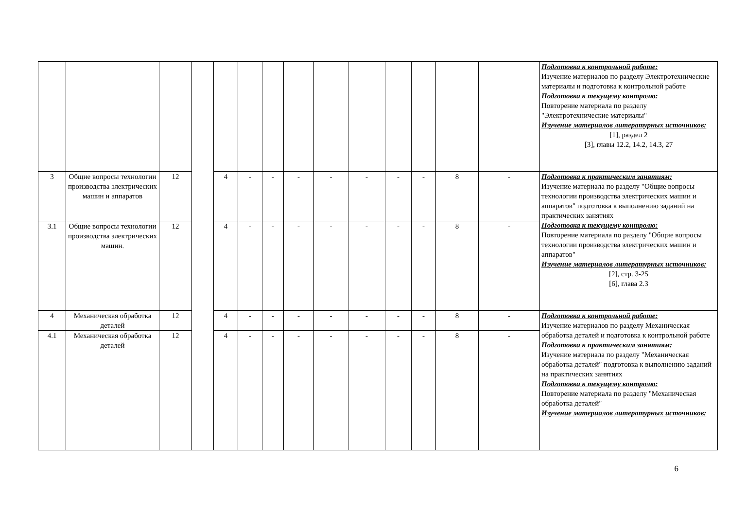| | | | | | | | | | | | | | | Подготовка к контрольной работе: Изучение материалов по разделу Электротехнические материалы и подготовка к контрольной работе Подготовка к текущему контролю: Повторение материала по разделу "Электротехнические материалы" Изучение материалов литературных источников: [1], раздел 2 [3], главы 12.2, 14.2, 14.3, 27 |
| 3 | Общие вопросы технологии производства электрических машин и аппаратов | 12 | | 4 | - | - | - | - | - | - | - | 8 | - | Подготовка к практическим занятиям: Изучение материала по разделу "Общие вопросы технологии производства электрических машин и аппаратов" подготовка к выполнению заданий на практических занятиях Подготовка к текущему контролю: Повторение материала по разделу "Общие вопросы технологии производства электрических машин и аппаратов" Изучение материалов литературных источников: [2], стр. 3-25 [6], глава 2.3 |
| 3.1 | Общие вопросы технологии производства электрических машин. | 12 | | 4 | - | - | - | - | - | - | - | 8 | - | |
| 4 | Механическая обработка деталей | 12 | | 4 | - | - | - | - | - | - | - | 8 | - | Подготовка к контрольной работе: Изучение материалов по разделу Механическая обработка деталей и подготовка к контрольной работе Подготовка к практическим занятиям: Изучение материала по разделу "Механическая обработка деталей" подготовка к выполнению заданий на практических занятиях Подготовка к текущему контролю: Повторение материала по разделу "Механическая обработка деталей" Изучение материалов литературных источников: |
| 4.1 | Механическая обработка деталей | 12 | | 4 | - | - | - | - | - | - | - | 8 | - | |
6